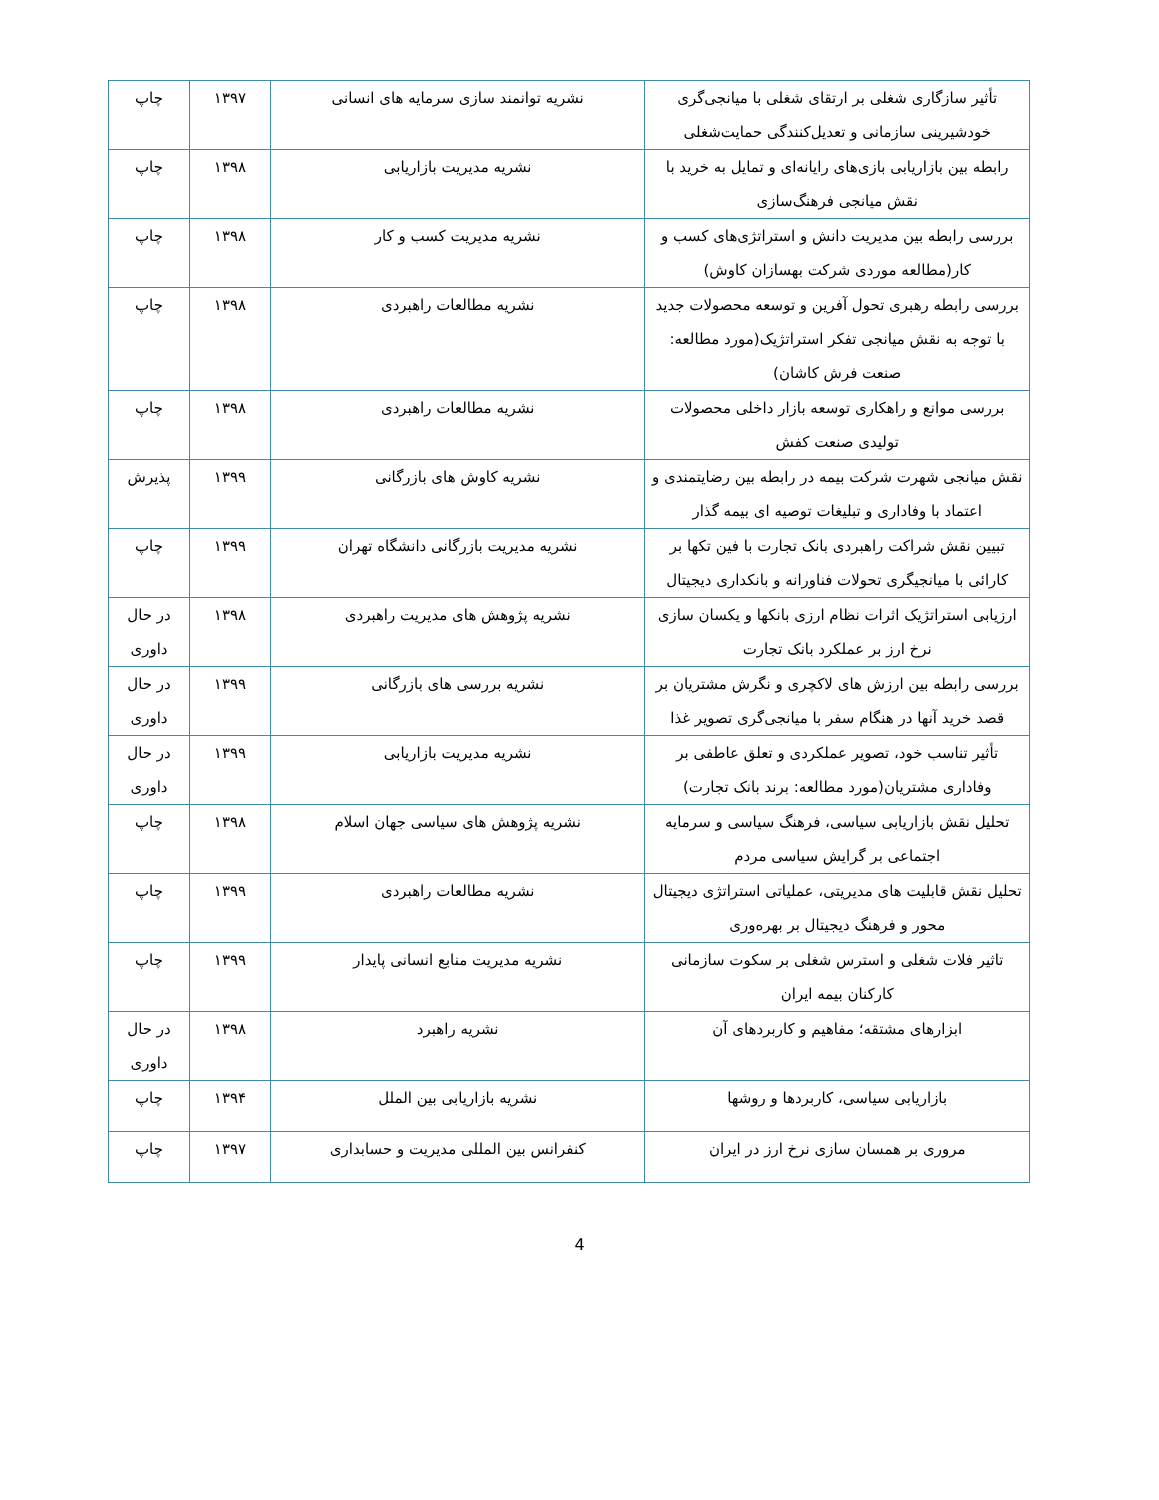| تأثیر سازگاری شغلی بر ارتقای شغلی با میانجی‌گری خودشیرینی سازمانی و تعدیل‌کنندگی حمایت‌شغلی | نشریه توانمند سازی سرمایه های انسانی | ۱۳۹۷ | چاپ |
| رابطه بین بازاریابی بازی‌های رایانه‌ای و تمایل به خرید با نقش میانجی فرهنگ‌سازی | نشریه مدیریت بازاریابی | ۱۳۹۸ | چاپ |
| بررسی رابطه بین مدیریت دانش و استراتژی‌های کسب و کار(مطالعه موردی شرکت بهسازان کاوش) | نشریه مدیریت کسب و کار | ۱۳۹۸ | چاپ |
| بررسی رابطه رهبری تحول آفرین و توسعه محصولات جدید با توجه به نقش میانجی تفکر استراتژیک(مورد مطالعه: صنعت فرش کاشان) | نشریه مطالعات راهبردی | ۱۳۹۸ | چاپ |
| بررسی موانع و راهکاری توسعه بازار داخلی محصولات تولیدی صنعت کفش | نشریه مطالعات راهبردی | ۱۳۹۸ | چاپ |
| نقش میانجی شهرت شرکت بیمه در رابطه بین رضایتمندی و اعتماد با وفاداری و تبلیغات توصیه ای بیمه گذار | نشریه کاوش های بازرگانی | ۱۳۹۹ | پذیرش |
| تبیین نقش شراکت راهبردی بانک تجارت با فین تکها بر کارائی با میانجیگری تحولات فناورانه و بانکداری دیجیتال | نشریه مدیریت بازرگانی دانشگاه تهران | ۱۳۹۹ | چاپ |
| ارزیابی استراتژیک اثرات نظام ارزی بانکها و یکسان سازی نرخ ارز بر عملکرد بانک تجارت | نشریه پژوهش های مدیریت راهبردی | ۱۳۹۸ | در حال داوری |
| بررسی رابطه بین ارزش های لاکچری و نگرش مشتریان بر قصد خرید آنها در هنگام سفر با میانجی‌گری تصویر غذا | نشریه بررسی های بازرگانی | ۱۳۹۹ | در حال داوری |
| تأثیر تناسب خود، تصویر عملکردی و تعلق عاطفی بر وفاداری مشتریان(مورد مطالعه: برند بانک تجارت) | نشریه مدیریت بازاریابی | ۱۳۹۹ | در حال داوری |
| تحلیل نقش بازاریابی سیاسی، فرهنگ سیاسی و سرمایه اجتماعی بر گرایش سیاسی مردم | نشریه پژوهش های سیاسی جهان اسلام | ۱۳۹۸ | چاپ |
| تحلیل نقش قابلیت های مدیریتی، عملیاتی استراتژی دیجیتال محور و فرهنگ دیجیتال بر بهره‌وری | نشریه مطالعات راهبردی | ۱۳۹۹ | چاپ |
| تاثیر فلات شغلی و استرس شغلی بر سکوت سازمانی کارکنان بیمه ایران | نشریه مدیریت منابع انسانی پایدار | ۱۳۹۹ | چاپ |
| ابزارهای مشتقه؛ مفاهیم و کاربردهای آن | نشریه راهبرد | ۱۳۹۸ | در حال داوری |
| بازاریابی سیاسی، کاربردها و روشها | نشریه بازاریابی بین الملل | ۱۳۹۴ | چاپ |
| مروری بر همسان سازی نرخ ارز در ایران | کنفرانس بین المللی مدیریت و حسابداری | ۱۳۹۷ | چاپ |
4